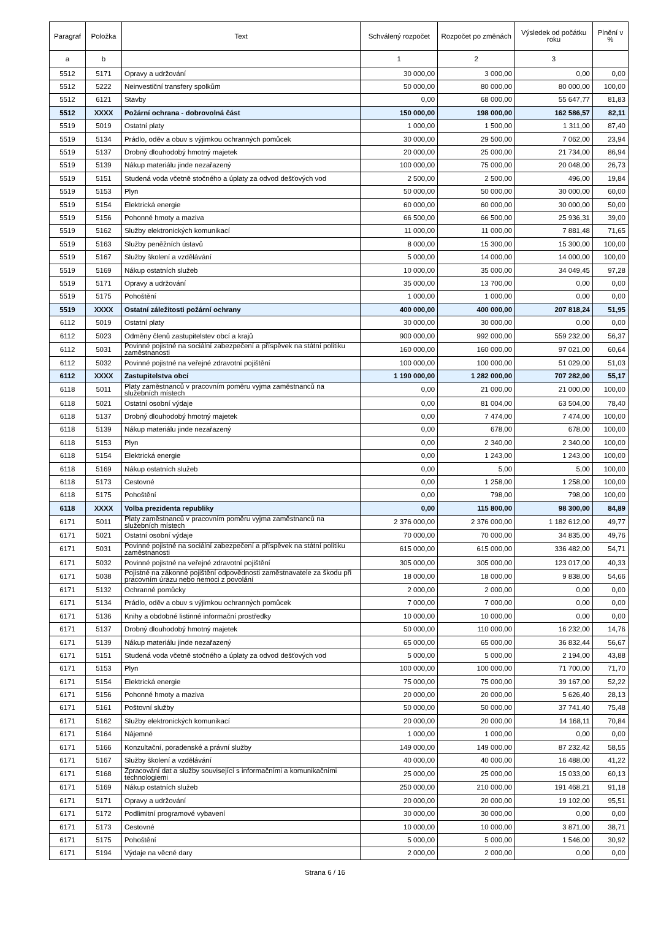| Paragraf | Položka | Text | Schválený rozpočet | Rozpočet po změnách | Výsledek od počátku roku | Plnění v % |
| --- | --- | --- | --- | --- | --- | --- |
| a | b | | 1 | 2 | 3 | |
| 5512 | 5171 | Opravy a udržování | 30 000,00 | 3 000,00 | 0,00 | 0,00 |
| 5512 | 5222 | Neinvestiční transfery spolkům | 50 000,00 | 80 000,00 | 80 000,00 | 100,00 |
| 5512 | 6121 | Stavby | 0,00 | 68 000,00 | 55 647,77 | 81,83 |
| 5512 | XXXX | Požární ochrana - dobrovolná část | 150 000,00 | 198 000,00 | 162 586,57 | 82,11 |
| 5519 | 5019 | Ostatní platy | 1 000,00 | 1 500,00 | 1 311,00 | 87,40 |
| 5519 | 5134 | Prádlo, oděv a obuv s výjimkou ochranných pomůcek | 30 000,00 | 29 500,00 | 7 062,00 | 23,94 |
| 5519 | 5137 | Drobný dlouhodobý hmotný majetek | 20 000,00 | 25 000,00 | 21 734,00 | 86,94 |
| 5519 | 5139 | Nákup materiálu jinde nezařazený | 100 000,00 | 75 000,00 | 20 048,00 | 26,73 |
| 5519 | 5151 | Studená voda včetně stočného a úplaty za odvod dešťových vod | 2 500,00 | 2 500,00 | 496,00 | 19,84 |
| 5519 | 5153 | Plyn | 50 000,00 | 50 000,00 | 30 000,00 | 60,00 |
| 5519 | 5154 | Elektrická energie | 60 000,00 | 60 000,00 | 30 000,00 | 50,00 |
| 5519 | 5156 | Pohonné hmoty a maziva | 66 500,00 | 66 500,00 | 25 936,31 | 39,00 |
| 5519 | 5162 | Služby elektronických komunikací | 11 000,00 | 11 000,00 | 7 881,48 | 71,65 |
| 5519 | 5163 | Služby peněžních ústavů | 8 000,00 | 15 300,00 | 15 300,00 | 100,00 |
| 5519 | 5167 | Služby školení a vzdělávání | 5 000,00 | 14 000,00 | 14 000,00 | 100,00 |
| 5519 | 5169 | Nákup ostatních služeb | 10 000,00 | 35 000,00 | 34 049,45 | 97,28 |
| 5519 | 5171 | Opravy a udržování | 35 000,00 | 13 700,00 | 0,00 | 0,00 |
| 5519 | 5175 | Pohoštění | 1 000,00 | 1 000,00 | 0,00 | 0,00 |
| 5519 | XXXX | Ostatní záležitosti požární ochrany | 400 000,00 | 400 000,00 | 207 818,24 | 51,95 |
| 6112 | 5019 | Ostatní platy | 30 000,00 | 30 000,00 | 0,00 | 0,00 |
| 6112 | 5023 | Odměny členů zastupitelstev obcí a krajů | 900 000,00 | 992 000,00 | 559 232,00 | 56,37 |
| 6112 | 5031 | Povinné pojistné na sociální zabezpečení a příspěvek na státní politiku zaměstnanosti | 160 000,00 | 160 000,00 | 97 021,00 | 60,64 |
| 6112 | 5032 | Povinné pojistné na veřejné zdravotní pojištění | 100 000,00 | 100 000,00 | 51 029,00 | 51,03 |
| 6112 | XXXX | Zastupitelstva obcí | 1 190 000,00 | 1 282 000,00 | 707 282,00 | 55,17 |
| 6118 | 5011 | Platy zaměstnanců v pracovním poměru vyjma zaměstnanců na služebních místech | 0,00 | 21 000,00 | 21 000,00 | 100,00 |
| 6118 | 5021 | Ostatní osobní výdaje | 0,00 | 81 004,00 | 63 504,00 | 78,40 |
| 6118 | 5137 | Drobný dlouhodobý hmotný majetek | 0,00 | 7 474,00 | 7 474,00 | 100,00 |
| 6118 | 5139 | Nákup materiálu jinde nezařazený | 0,00 | 678,00 | 678,00 | 100,00 |
| 6118 | 5153 | Plyn | 0,00 | 2 340,00 | 2 340,00 | 100,00 |
| 6118 | 5154 | Elektrická energie | 0,00 | 1 243,00 | 1 243,00 | 100,00 |
| 6118 | 5169 | Nákup ostatních služeb | 0,00 | 5,00 | 5,00 | 100,00 |
| 6118 | 5173 | Cestovné | 0,00 | 1 258,00 | 1 258,00 | 100,00 |
| 6118 | 5175 | Pohoštění | 0,00 | 798,00 | 798,00 | 100,00 |
| 6118 | XXXX | Volba prezidenta republiky | 0,00 | 115 800,00 | 98 300,00 | 84,89 |
| 6171 | 5011 | Platy zaměstnanců v pracovním poměru vyjma zaměstnanců na služebních místech | 2 376 000,00 | 2 376 000,00 | 1 182 612,00 | 49,77 |
| 6171 | 5021 | Ostatní osobní výdaje | 70 000,00 | 70 000,00 | 34 835,00 | 49,76 |
| 6171 | 5031 | Povinné pojistné na sociální zabezpečení a příspěvek na státní politiku zaměstnanosti | 615 000,00 | 615 000,00 | 336 482,00 | 54,71 |
| 6171 | 5032 | Povinné pojistné na veřejné zdravotní pojištění | 305 000,00 | 305 000,00 | 123 017,00 | 40,33 |
| 6171 | 5038 | Pojistné na zákonné pojištění odpovědnosti zaměstnavatele za škodu při pracovním úrazu nebo nemoci z povolání | 18 000,00 | 18 000,00 | 9 838,00 | 54,66 |
| 6171 | 5132 | Ochranné pomůcky | 2 000,00 | 2 000,00 | 0,00 | 0,00 |
| 6171 | 5134 | Prádlo, oděv a obuv s výjimkou ochranných pomůcek | 7 000,00 | 7 000,00 | 0,00 | 0,00 |
| 6171 | 5136 | Knihy a obdobné listinné informační prostředky | 10 000,00 | 10 000,00 | 0,00 | 0,00 |
| 6171 | 5137 | Drobný dlouhodobý hmotný majetek | 50 000,00 | 110 000,00 | 16 232,00 | 14,76 |
| 6171 | 5139 | Nákup materiálu jinde nezařazený | 65 000,00 | 65 000,00 | 36 832,44 | 56,67 |
| 6171 | 5151 | Studená voda včetně stočného a úplaty za odvod dešťových vod | 5 000,00 | 5 000,00 | 2 194,00 | 43,88 |
| 6171 | 5153 | Plyn | 100 000,00 | 100 000,00 | 71 700,00 | 71,70 |
| 6171 | 5154 | Elektrická energie | 75 000,00 | 75 000,00 | 39 167,00 | 52,22 |
| 6171 | 5156 | Pohonné hmoty a maziva | 20 000,00 | 20 000,00 | 5 626,40 | 28,13 |
| 6171 | 5161 | Poštovní služby | 50 000,00 | 50 000,00 | 37 741,40 | 75,48 |
| 6171 | 5162 | Služby elektronických komunikací | 20 000,00 | 20 000,00 | 14 168,11 | 70,84 |
| 6171 | 5164 | Nájemné | 1 000,00 | 1 000,00 | 0,00 | 0,00 |
| 6171 | 5166 | Konzultační, poradenské a právní služby | 149 000,00 | 149 000,00 | 87 232,42 | 58,55 |
| 6171 | 5167 | Služby školení a vzdělávání | 40 000,00 | 40 000,00 | 16 488,00 | 41,22 |
| 6171 | 5168 | Zpracování dat a služby související s informačními a komunikačními technologiemi | 25 000,00 | 25 000,00 | 15 033,00 | 60,13 |
| 6171 | 5169 | Nákup ostatních služeb | 250 000,00 | 210 000,00 | 191 468,21 | 91,18 |
| 6171 | 5171 | Opravy a udržování | 20 000,00 | 20 000,00 | 19 102,00 | 95,51 |
| 6171 | 5172 | Podlimitní programové vybavení | 30 000,00 | 30 000,00 | 0,00 | 0,00 |
| 6171 | 5173 | Cestovné | 10 000,00 | 10 000,00 | 3 871,00 | 38,71 |
| 6171 | 5175 | Pohoštění | 5 000,00 | 5 000,00 | 1 546,00 | 30,92 |
| 6171 | 5194 | Výdaje na věcné dary | 2 000,00 | 2 000,00 | 0,00 | 0,00 |
Strana 6 / 16